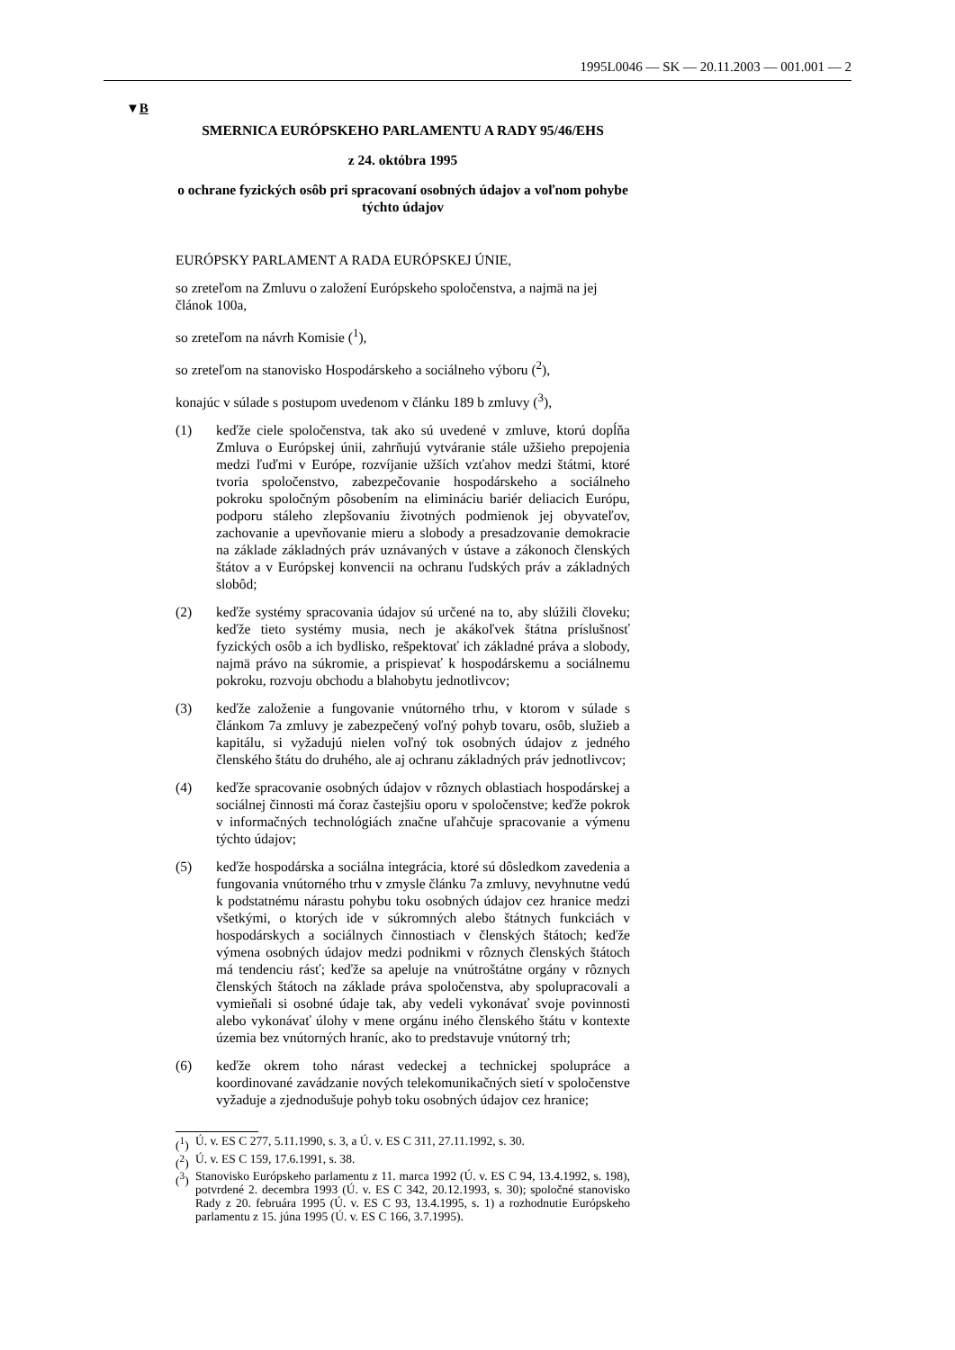1995L0046 — SK — 20.11.2003 — 001.001 — 2
▼B
SMERNICA EURÓPSKEHO PARLAMENTU A RADY 95/46/EHS
z 24. októbra 1995
o ochrane fyzických osôb pri spracovaní osobných údajov a voľnom pohybe týchto údajov
EURÓPSKY PARLAMENT A RADA EURÓPSKEJ ÚNIE,
so zreteľom na Zmluvu o založení Európskeho spoločenstva, a najmä na jej článok 100a,
so zreteľom na návrh Komisie (<sup>1</sup>),
so zreteľom na stanovisko Hospodárskeho a sociálneho výboru (<sup>2</sup>),
konajúc v súlade s postupom uvedenom v článku 189 b zmluvy (<sup>3</sup>),
(1) keďže ciele spoločenstva, tak ako sú uvedené v zmluve, ktorú dopĺňa Zmluva o Európskej únii, zahrňujú vytváranie stále užšieho prepojenia medzi ľuďmi v Európe, rozvíjanie užších vzťahov medzi štátmi, ktoré tvoria spoločenstvo, zabezpečovanie hospodárskeho a sociálneho pokroku spoločným pôsobením na elimináciu bariér deliacich Európu, podporu stáleho zlepšovaniu životných podmienok jej obyvateľov, zachovanie a upevňovanie mieru a slobody a presadzovanie demokracie na základe základných práv uznávaných v ústave a zákonoch členských štátov a v Európskej konvencii na ochranu ľudských práv a základných slobôd;
(2) keďže systémy spracovania údajov sú určené na to, aby slúžili človeku; keďže tieto systémy musia, nech je akákoľvek štátna príslušnosť fyzických osôb a ich bydlisko, rešpektovať ich základné práva a slobody, najmä právo na súkromie, a prispievať k hospodárskemu a sociálnemu pokroku, rozvoju obchodu a blahobytu jednotlivcov;
(3) keďže založenie a fungovanie vnútorného trhu, v ktorom v súlade s článkom 7a zmluvy je zabezpečený voľný pohyb tovaru, osôb, služieb a kapitálu, si vyžadujú nielen voľný tok osobných údajov z jedného členského štátu do druhého, ale aj ochranu základných práv jednotlivcov;
(4) keďže spracovanie osobných údajov v rôznych oblastiach hospodárskej a sociálnej činnosti má čoraz častejšiu oporu v spoločenstve; keďže pokrok v informačných technológiách značne uľahčuje spracovanie a výmenu týchto údajov;
(5) keďže hospodárska a sociálna integrácia, ktoré sú dôsledkom zavedenia a fungovania vnútorného trhu v zmysle článku 7a zmluvy, nevyhnutne vedú k podstatnému nárastu pohybu toku osobných údajov cez hranice medzi všetkými, o ktorých ide v súkromných alebo štátnych funkciách v hospodárskych a sociálnych činnostiach v členských štátoch; keďže výmena osobných údajov medzi podnikmi v rôznych členských štátoch má tendenciu rásť; keďže sa apeluje na vnútroštátne orgány v rôznych členských štátoch na základe práva spoločenstva, aby spolupracovali a vymieňali si osobné údaje tak, aby vedeli vykonávať svoje povinnosti alebo vykonávať úlohy v mene orgánu iného členského štátu v kontexte územia bez vnútorných hraníc, ako to predstavuje vnútorný trh;
(6) keďže okrem toho nárast vedeckej a technickej spolupráce a koordinované zavádzanie nových telekomunikačných sietí v spoločenstve vyžaduje a zjednodušuje pohyb toku osobných údajov cez hranice;
(<sup>1</sup>) Ú. v. ES C 277, 5.11.1990, s. 3, a Ú. v. ES C 311, 27.11.1992, s. 30.
(<sup>2</sup>) Ú. v. ES C 159, 17.6.1991, s. 38.
(<sup>3</sup>) Stanovisko Európskeho parlamentu z 11. marca 1992 (Ú. v. ES C 94, 13.4.1992, s. 198), potvrdené 2. decembra 1993 (Ú. v. ES C 342, 20.12.1993, s. 30); spoločné stanovisko Rady z 20. februára 1995 (Ú. v. ES C 93, 13.4.1995, s. 1) a rozhodnutie Európskeho parlamentu z 15. júna 1995 (Ú. v. ES C 166, 3.7.1995).